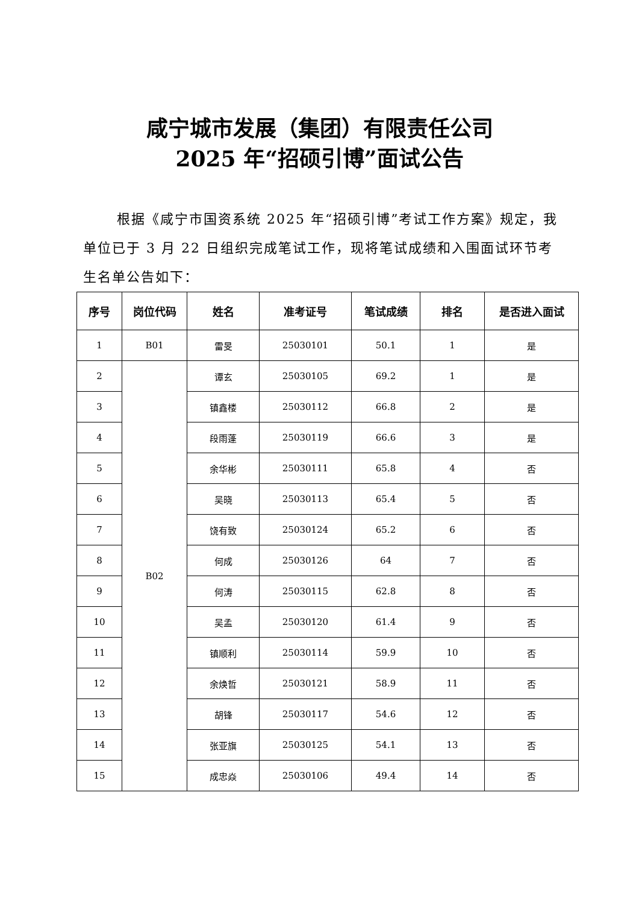咸宁城市发展（集团）有限责任公司
2025 年“招硕引博”面试公告
根据《咸宁市国资系统 2025 年“招硕引博”考试工作方案》规定，我单位已于 3 月 22 日组织完成笔试工作，现将笔试成绩和入围面试环节考生名单公告如下：
| 序号 | 岗位代码 | 姓名 | 准考证号 | 笔试成绩 | 排名 | 是否进入面试 |
| --- | --- | --- | --- | --- | --- | --- |
| 1 | B01 | 雷旻 | 25030101 | 50.1 | 1 | 是 |
| 2 | B02 | 谭玄 | 25030105 | 69.2 | 1 | 是 |
| 3 | | 镇鑫楼 | 25030112 | 66.8 | 2 | 是 |
| 4 | | 段雨蓬 | 25030119 | 66.6 | 3 | 是 |
| 5 | | 余华彬 | 25030111 | 65.8 | 4 | 否 |
| 6 | | 吴晓 | 25030113 | 65.4 | 5 | 否 |
| 7 | | 饶有致 | 25030124 | 65.2 | 6 | 否 |
| 8 | | 何成 | 25030126 | 64 | 7 | 否 |
| 9 | | 何涛 | 25030115 | 62.8 | 8 | 否 |
| 10 | | 吴孟 | 25030120 | 61.4 | 9 | 否 |
| 11 | | 镇顺利 | 25030114 | 59.9 | 10 | 否 |
| 12 | | 余焕哲 | 25030121 | 58.9 | 11 | 否 |
| 13 | | 胡锋 | 25030117 | 54.6 | 12 | 否 |
| 14 | | 张亚旗 | 25030125 | 54.1 | 13 | 否 |
| 15 | | 成忠焱 | 25030106 | 49.4 | 14 | 否 |